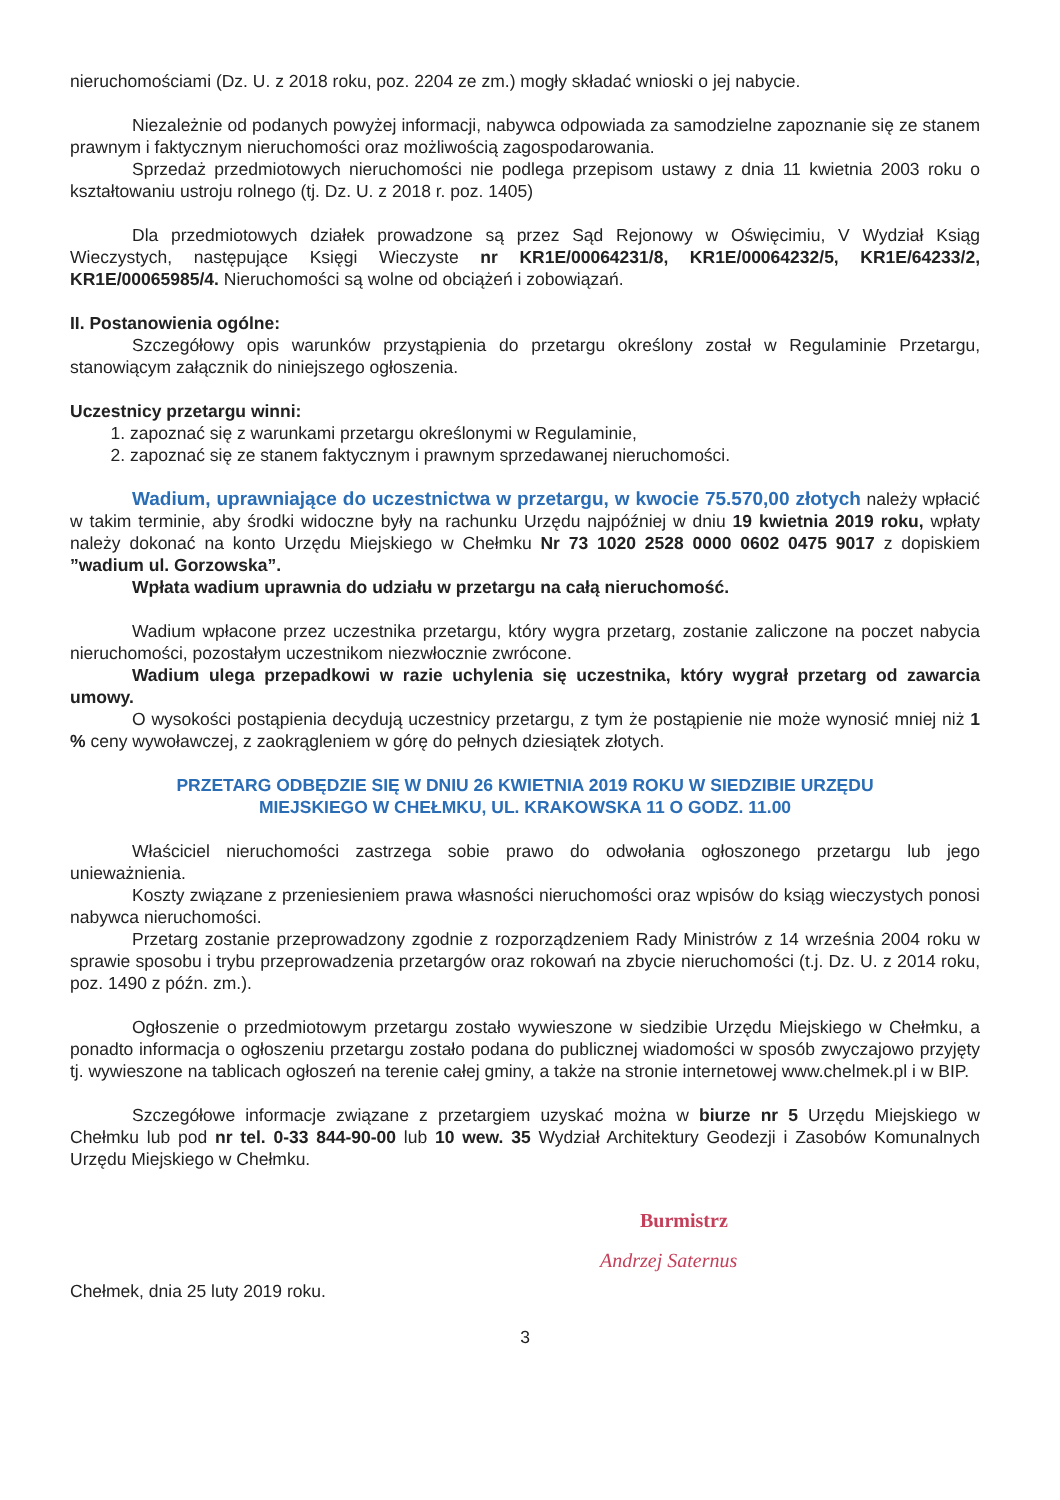nieruchomościami (Dz. U. z 2018 roku, poz. 2204 ze zm.) mogły składać wnioski o jej nabycie.
Niezależnie od podanych powyżej informacji, nabywca odpowiada za samodzielne zapoznanie się ze stanem prawnym i faktycznym nieruchomości oraz możliwością zagospodarowania.
Sprzedaż przedmiotowych nieruchomości nie podlega przepisom ustawy z dnia 11 kwietnia 2003 roku o kształtowaniu ustroju rolnego (tj. Dz. U. z 2018 r. poz. 1405)
Dla przedmiotowych działek prowadzone są przez Sąd Rejonowy w Oświęcimiu, V Wydział Ksiąg Wieczystych, następujące Księgi Wieczyste nr KR1E/00064231/8, KR1E/00064232/5, KR1E/64233/2, KR1E/00065985/4. Nieruchomości są wolne od obciążeń i zobowiązań.
II. Postanowienia ogólne:
Szczegółowy opis warunków przystąpienia do przetargu określony został w Regulaminie Przetargu, stanowiącym załącznik do niniejszego ogłoszenia.
Uczestnicy przetargu winni:
1. zapoznać się z warunkami przetargu określonymi w Regulaminie,
2. zapoznać się ze stanem faktycznym i prawnym sprzedawanej nieruchomości.
Wadium, uprawniające do uczestnictwa w przetargu, w kwocie 75.570,00 złotych należy wpłacić w takim terminie, aby środki widoczne były na rachunku Urzędu najpóźniej w dniu 19 kwietnia 2019 roku, wpłaty należy dokonać na konto Urzędu Miejskiego w Chełmku Nr 73 1020 2528 0000 0602 0475 9017 z dopiskiem ”wadium ul. Gorzowska”.
Wpłata wadium uprawnia do udziału w przetargu na całą nieruchomość.
Wadium wpłacone przez uczestnika przetargu, który wygra przetarg, zostanie zaliczone na poczet nabycia nieruchomości, pozostałym uczestnikom niezwłocznie zwrócone.
Wadium ulega przepadkowi w razie uchylenia się uczestnika, który wygrał przetarg od zawarcia umowy.
O wysokości postąpienia decydują uczestnicy przetargu, z tym że postąpienie nie może wynosić mniej niż 1 % ceny wywoławczej, z zaokrągleniem w górę do pełnych dziesiątek złotych.
PRZETARG ODBĘDZIE SIĘ W DNIU 26 KWIETNIA 2019 ROKU W SIEDZIBIE URZĘDU
MIEJSKIEGO W CHEŁMKU, UL. KRAKOWSKA 11 O GODZ. 11.00
Właściciel nieruchomości zastrzega sobie prawo do odwołania ogłoszonego przetargu lub jego unieważnienia.
Koszty związane z przeniesieniem prawa własności nieruchomości oraz wpisów do ksiąg wieczystych ponosi nabywca nieruchomości.
Przetarg zostanie przeprowadzony zgodnie z rozporządzeniem Rady Ministrów z 14 września 2004 roku w sprawie sposobu i trybu przeprowadzenia przetargów oraz rokowań na zbycie nieruchomości (t.j. Dz. U. z 2014 roku, poz. 1490 z późn. zm.).
Ogłoszenie o przedmiotowym przetargu zostało wywieszone w siedzibie Urzędu Miejskiego w Chełmku, a ponadto informacja o ogłoszeniu przetargu zostało podana do publicznej wiadomości w sposób zwyczajowo przyjęty tj. wywieszone na tablicach ogłoszeń na terenie całej gminy, a także na stronie internetowej www.chelmek.pl i w BIP.
Szczegółowe informacje związane z przetargiem uzyskać można w biurze nr 5 Urzędu Miejskiego w Chełmku lub pod nr tel. 0-33 844-90-00 lub 10 wew. 35 Wydział Architektury Geodezji i Zasobów Komunalnych Urzędu Miejskiego w Chełmku.
Burmistrz
Andrzej Saternus
Chełmek, dnia 25 luty 2019 roku.
3